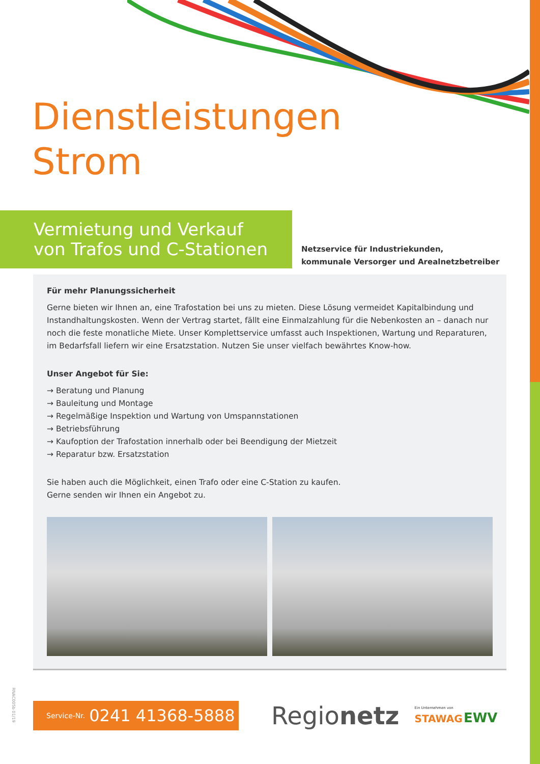Dienstleistungen
Strom
Vermietung und Verkauf
von Trafos und C-Stationen
Netzservice für Industriekunden,
kommunale Versorger und Arealnetzbetreiber
Für mehr Planungssicherheit
Gerne bieten wir Ihnen an, eine Trafostation bei uns zu mieten. Diese Lösung vermeidet Kapitalbindung und Instandhaltungskosten. Wenn der Vertrag startet, fällt eine Einmalzahlung für die Nebenkosten an – danach nur noch die feste monatliche Miete. Unser Komplettservice umfasst auch Inspektionen, Wartung und Reparaturen, im Bedarfsfall liefern wir eine Ersatzstation. Nutzen Sie unser vielfach bewährtes Know-how.
Unser Angebot für Sie:
→ Beratung und Planung
→ Bauleitung und Montage
→ Regelmäßige Inspektion und Wartung von Umspannstationen
→ Betriebsführung
→ Kaufoption der Trafostation innerhalb oder bei Beendigung der Mietzeit
→ Reparatur bzw. Ersatzstation
Sie haben auch die Möglichkeit, einen Trafo oder eine C-Station zu kaufen.
Gerne senden wir Ihnen ein Angebot zu.
Service-Nr. 0241 41368-5888
Regionetz
Ein Unternehmen von
STAWAG EWV
RNAC005b 01/19